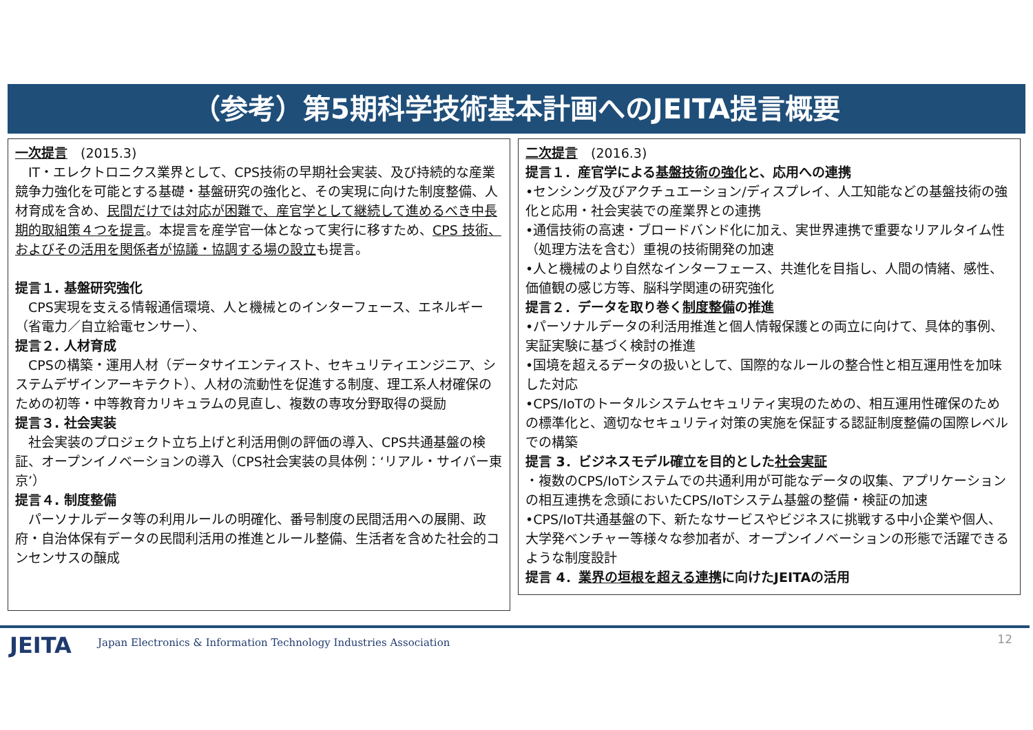（参考）第5期科学技術基本計画へのJEITA提言概要
一次提言　(2015.3)
　IT・エレクトロニクス業界として、CPS技術の早期社会実装、及び持続的な産業競争力強化を可能とする基礎・基盤研究の強化と、その実現に向けた制度整備、人材育成を含め、民間だけでは対応が困難で、産官学として継続して進めるべき中長期的取組策４つを提言。本提言を産学官一体となって実行に移すため、CPS 技術、およびその活用を関係者が協議・協調する場の設立も提言。
提言１. 基盤研究強化
　CPS実現を支える情報通信環境、人と機械とのインターフェース、エネルギー（省電力／自立給電センサー）、
提言２. 人材育成
　CPSの構築・運用人材（データサイエンティスト、セキュリティエンジニア、システムデザインアーキテクト）、人材の流動性を促進する制度、理工系人材確保のための初等・中等教育カリキュラムの見直し、複数の専攻分野取得の奨励
提言３. 社会実装
　社会実装のプロジェクト立ち上げと利活用側の評価の導入、CPS共通基盤の検証、オープンイノベーションの導入（CPS社会実装の具体例：‘リアル・サイバー東京’）
提言４. 制度整備
　パーソナルデータ等の利用ルールの明確化、番号制度の民間活用への展開、政府・自治体保有データの民間利活用の推進とルール整備、生活者を含めた社会的コンセンサスの醸成
二次提言　(2016.3)
提言１．産官学による基盤技術の強化と、応用への連携
•センシング及びアクチュエーション/ディスプレイ、人工知能などの基盤技術の強化と応用・社会実装での産業界との連携
•通信技術の高速・ブロードバンド化に加え、実世界連携で重要なリアルタイム性（処理方法を含む）重視の技術開発の加速
•人と機械のより自然なインターフェース、共進化を目指し、人間の情緒、感性、価値観の感じ方等、脳科学関連の研究強化
提言２．データを取り巻く制度整備の推進
•パーソナルデータの利活用推進と個人情報保護との両立に向けて、具体的事例、実証実験に基づく検討の推進
•国境を超えるデータの扱いとして、国際的なルールの整合性と相互運用性を加味した対応
•CPS/IoTのトータルシステムセキュリティ実現のための、相互運用性確保のための標準化と、適切なセキュリティ対策の実施を保証する認証制度整備の国際レベルでの構築
提言 3．ビジネスモデル確立を目的とした社会実証
・複数のCPS/IoTシステムでの共通利用が可能なデータの収集、アプリケーションの相互連携を念頭においたCPS/IoTシステム基盤の整備・検証の加速
•CPS/IoT共通基盤の下、新たなサービスやビジネスに挑戦する中小企業や個人、大学発ベンチャー等様々な参加者が、オープンイノベーションの形態で活躍できるような制度設計
提言 4．業界の垣根を超える連携に向けたJEITAの活用
JEITA
Japan Electronics & Information Technology Industries Association
12